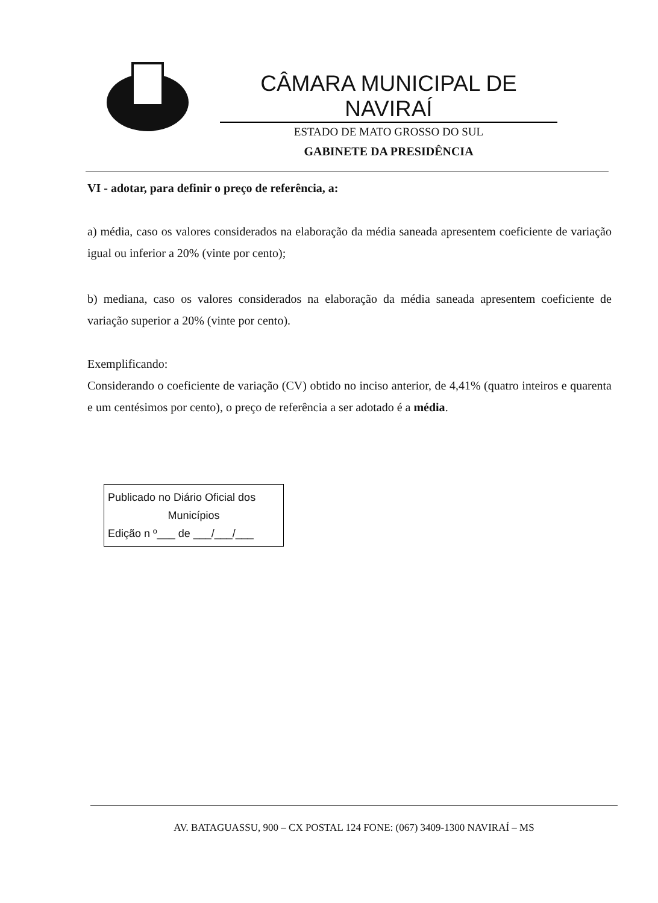CÂMARA MUNICIPAL DE NAVIRAÍ
ESTADO DE MATO GROSSO DO SUL
GABINETE DA PRESIDÊNCIA
VI - adotar, para definir o preço de referência, a:
a) média, caso os valores considerados na elaboração da média saneada apresentem coeficiente de variação igual ou inferior a 20% (vinte por cento);
b) mediana, caso os valores considerados na elaboração da média saneada apresentem coeficiente de variação superior a 20% (vinte por cento).
Exemplificando:
Considerando o coeficiente de variação (CV) obtido no inciso anterior, de 4,41% (quatro inteiros e quarenta e um centésimos por cento), o preço de referência a ser adotado é a média.
Publicado no Diário Oficial dos
Municípios
Edição n º___ de ___/___/___
AV. BATAGUASSU, 900 – CX POSTAL 124 FONE: (067) 3409-1300 NAVIRAÍ – MS